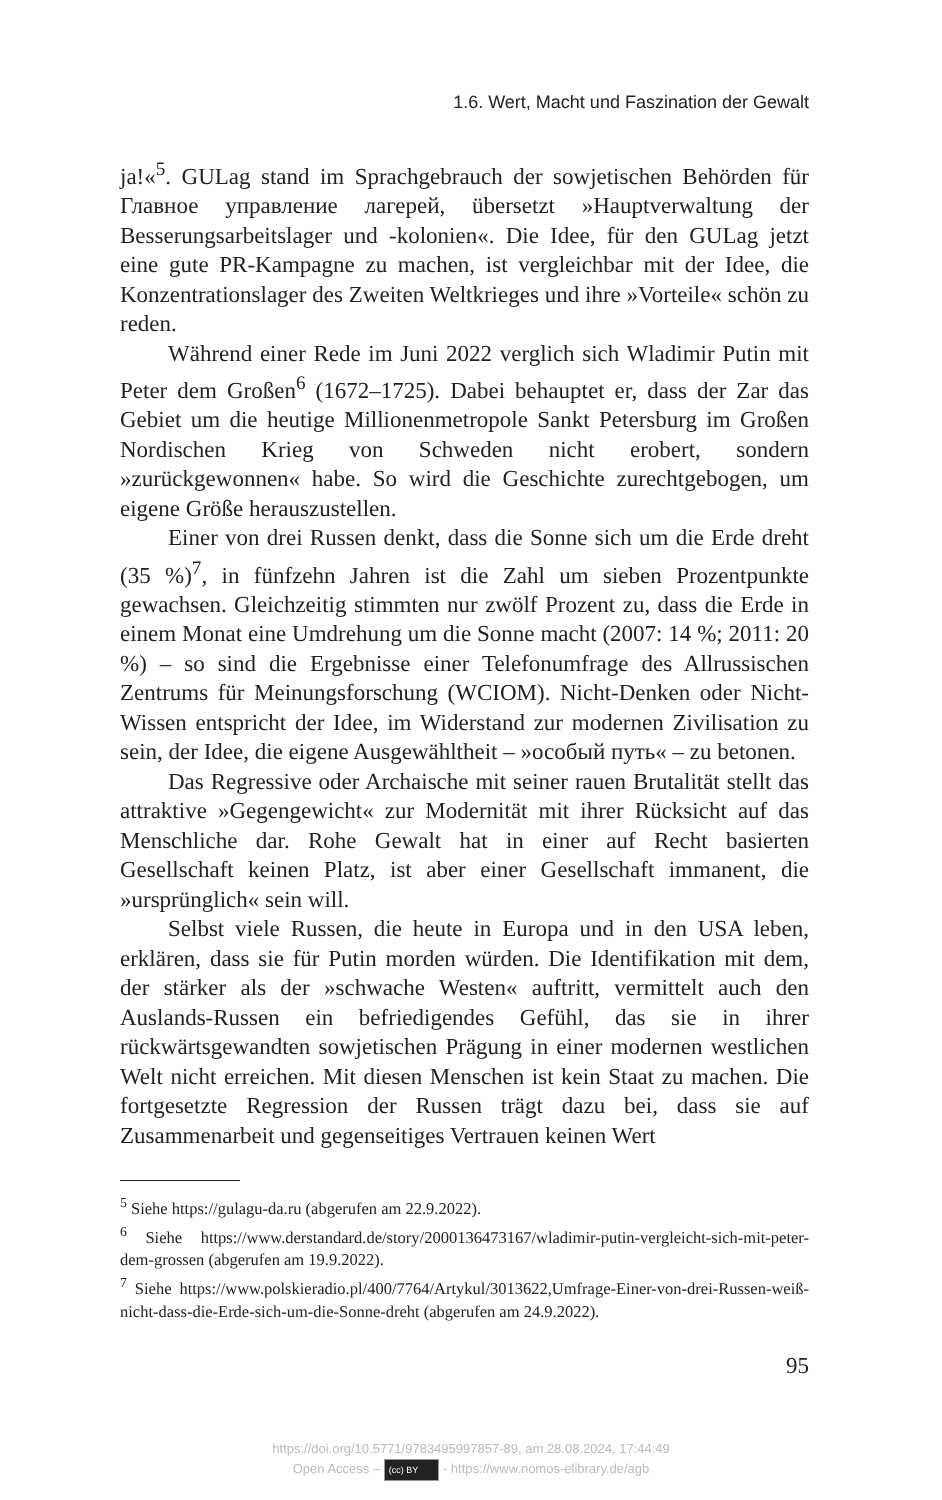1.6. Wert, Macht und Faszination der Gewalt
ja!«<sup>5</sup>. GULag stand im Sprachgebrauch der sowjetischen Behörden für Главное управление лагерей, übersetzt »Hauptverwaltung der Besserungsarbeitslager und -kolonien«. Die Idee, für den GULag jetzt eine gute PR-Kampagne zu machen, ist vergleichbar mit der Idee, die Konzentrationslager des Zweiten Weltkrieges und ihre »Vorteile« schön zu reden.
Während einer Rede im Juni 2022 verglich sich Wladimir Putin mit Peter dem Großen<sup>6</sup> (1672–1725). Dabei behauptet er, dass der Zar das Gebiet um die heutige Millionenmetropole Sankt Petersburg im Großen Nordischen Krieg von Schweden nicht erobert, sondern »zurückgewonnen« habe. So wird die Geschichte zurechtgebogen, um eigene Größe herauszustellen.
Einer von drei Russen denkt, dass die Sonne sich um die Erde dreht (35 %)<sup>7</sup>, in fünfzehn Jahren ist die Zahl um sieben Prozentpunkte gewachsen. Gleichzeitig stimmten nur zwölf Prozent zu, dass die Erde in einem Monat eine Umdrehung um die Sonne macht (2007: 14 %; 2011: 20 %) – so sind die Ergebnisse einer Telefonumfrage des Allrussischen Zentrums für Meinungsforschung (WCIOM). Nicht-Denken oder Nicht-Wissen entspricht der Idee, im Widerstand zur modernen Zivilisation zu sein, der Idee, die eigene Ausgewähltheit – »особый путь« – zu betonen.
Das Regressive oder Archaische mit seiner rauen Brutalität stellt das attraktive »Gegengewicht« zur Modernität mit ihrer Rücksicht auf das Menschliche dar. Rohe Gewalt hat in einer auf Recht basierten Gesellschaft keinen Platz, ist aber einer Gesellschaft immanent, die »ursprünglich« sein will.
Selbst viele Russen, die heute in Europa und in den USA leben, erklären, dass sie für Putin morden würden. Die Identifikation mit dem, der stärker als der »schwache Westen« auftritt, vermittelt auch den Auslands-Russen ein befriedigendes Gefühl, das sie in ihrer rückwärtsgewandten sowjetischen Prägung in einer modernen westlichen Welt nicht erreichen. Mit diesen Menschen ist kein Staat zu machen. Die fortgesetzte Regression der Russen trägt dazu bei, dass sie auf Zusammenarbeit und gegenseitiges Vertrauen keinen Wert
<sup>5</sup> Siehe https://gulagu-da.ru (abgerufen am 22.9.2022).
<sup>6</sup> Siehe https://www.derstandard.de/story/2000136473167/wladimir-putin-vergleicht-sich-mit-peter-dem-grossen (abgerufen am 19.9.2022).
<sup>7</sup> Siehe https://www.polskieradio.pl/400/7764/Artykul/3013622,Umfrage-Einer-von-drei-Russen-weiß-nicht-dass-die-Erde-sich-um-die-Sonne-dreht (abgerufen am 24.9.2022).
95
https://doi.org/10.5771/9783495997857-89, am 28.08.2024, 17:44:49
Open Access – (cc) BY - https://www.nomos-elibrary.de/agb